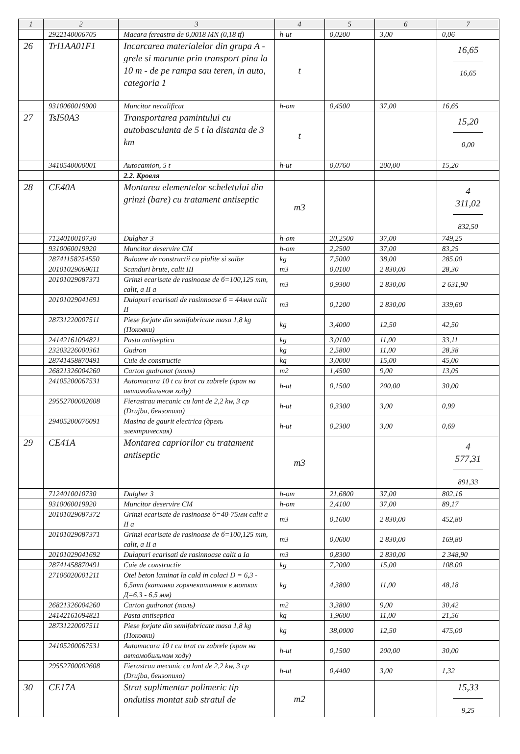| 1 | 2 | 3 | 4 | 5 | 6 | 7 |
| --- | --- | --- | --- | --- | --- | --- |
| | 2922140006705 | Macara fereastra de 0,0018 MN (0,18 tf) | h-ut | 0,0200 | 3,00 | 0,06 |
| 26 | TrI1AA01F1 | Incarcarea materialelor din grupa A - grele si marunte prin transport pina la 10 m - de pe rampa sau teren, in auto, categoria 1 | t | | | 16,65 16,65 |
| | 9310060019900 | Muncitor necalificat | h-om | 0,4500 | 37,00 | 16,65 |
| 27 | TsI50A3 | Transportarea pamintului cu autobasculanta de 5 t la distanta de 3 km | t | | | 15,20 0,00 |
| | 3410540000001 | Autocamion, 5 t | h-ut | 0,0760 | 200,00 | 15,20 |
| | | 2.2. Кровля | | | | |
| 28 | CE40A | Montarea elementelor scheletului din grinzi (bare) cu tratament antiseptic | m3 | | | 4 311,02 832,50 |
| | 7124010010730 | Dulgher 3 | h-om | 20,2500 | 37,00 | 749,25 |
| | 9310060019920 | Muncitor deservire CM | h-om | 2,2500 | 37,00 | 83,25 |
| | 28741158254550 | Buloane de constructii cu piulite si saibe | kg | 7,5000 | 38,00 | 285,00 |
| | 20101029069611 | Scanduri brute, calit III | m3 | 0,0100 | 2 830,00 | 28,30 |
| | 20101029087371 | Grinzi ecarisate de rasinoase de б=100,125 mm, calit, a II a | m3 | 0,9300 | 2 830,00 | 2 631,90 |
| | 20101029041691 | Dulapuri ecarisati de rasinnoase б = 44мм calit II | m3 | 0,1200 | 2 830,00 | 339,60 |
| | 28731220007511 | Piese forjate din semifabricate masa 1,8 kg (Поковки) | kg | 3,4000 | 12,50 | 42,50 |
| | 24142161094821 | Pasta antiseptica | kg | 3,0100 | 11,00 | 33,11 |
| | 23203226000361 | Gudron | kg | 2,5800 | 11,00 | 28,38 |
| | 28741458870491 | Cuie de constructie | kg | 3,0000 | 15,00 | 45,00 |
| | 26821326004260 | Carton gudronat (толь) | m2 | 1,4500 | 9,00 | 13,05 |
| | 24105200067531 | Automacara 10 t cu brat cu zabrele (кран на автомобильном ходу) | h-ut | 0,1500 | 200,00 | 30,00 |
| | 29552700002608 | Fierastrau mecanic cu lant de 2,2 kw, 3 cp (Drujba, бензопила) | h-ut | 0,3300 | 3,00 | 0,99 |
| | 29405200076091 | Masina de gaurit electrica (дрель электрическая) | h-ut | 0,2300 | 3,00 | 0,69 |
| 29 | CE41A | Montarea capriorilor cu tratament antiseptic | m3 | | | 4 577,31 891,33 |
| | 7124010010730 | Dulgher 3 | h-om | 21,6800 | 37,00 | 802,16 |
| | 9310060019920 | Muncitor deservire CM | h-om | 2,4100 | 37,00 | 89,17 |
| | 20101029087372 | Grinzi ecarisate de rasinoase б=40-75мм calit a II a | m3 | 0,1600 | 2 830,00 | 452,80 |
| | 20101029087371 | Grinzi ecarisate de rasinoase de б=100,125 mm, calit, a II a | m3 | 0,0600 | 2 830,00 | 169,80 |
| | 20101029041692 | Dulapuri ecarisati de rasinnoase calit a Ia | m3 | 0,8300 | 2 830,00 | 2 348,90 |
| | 28741458870491 | Cuie de constructie | kg | 7,2000 | 15,00 | 108,00 |
| | 27106020001211 | Otel beton laminat la cald in colaci D = 6,3 - 6,5mm (катанка горячекатанная в мотках Д=6,3 - 6,5 мм) | kg | 4,3800 | 11,00 | 48,18 |
| | 26821326004260 | Carton gudronat (толь) | m2 | 3,3800 | 9,00 | 30,42 |
| | 24142161094821 | Pasta antiseptica | kg | 1,9600 | 11,00 | 21,56 |
| | 28731220007511 | Piese forjate din semifabricate masa 1,8 kg (Поковки) | kg | 38,0000 | 12,50 | 475,00 |
| | 24105200067531 | Automacara 10 t cu brat cu zabrele (кран на автомобильном ходу) | h-ut | 0,1500 | 200,00 | 30,00 |
| | 29552700002608 | Fierastrau mecanic cu lant de 2,2 kw, 3 cp (Drujba, бензопила) | h-ut | 0,4400 | 3,00 | 1,32 |
| 30 | CE17A | Strat suplimentar polimeric tip ondutiss montat sub stratul de | m2 | | | 15,33 9,25 |